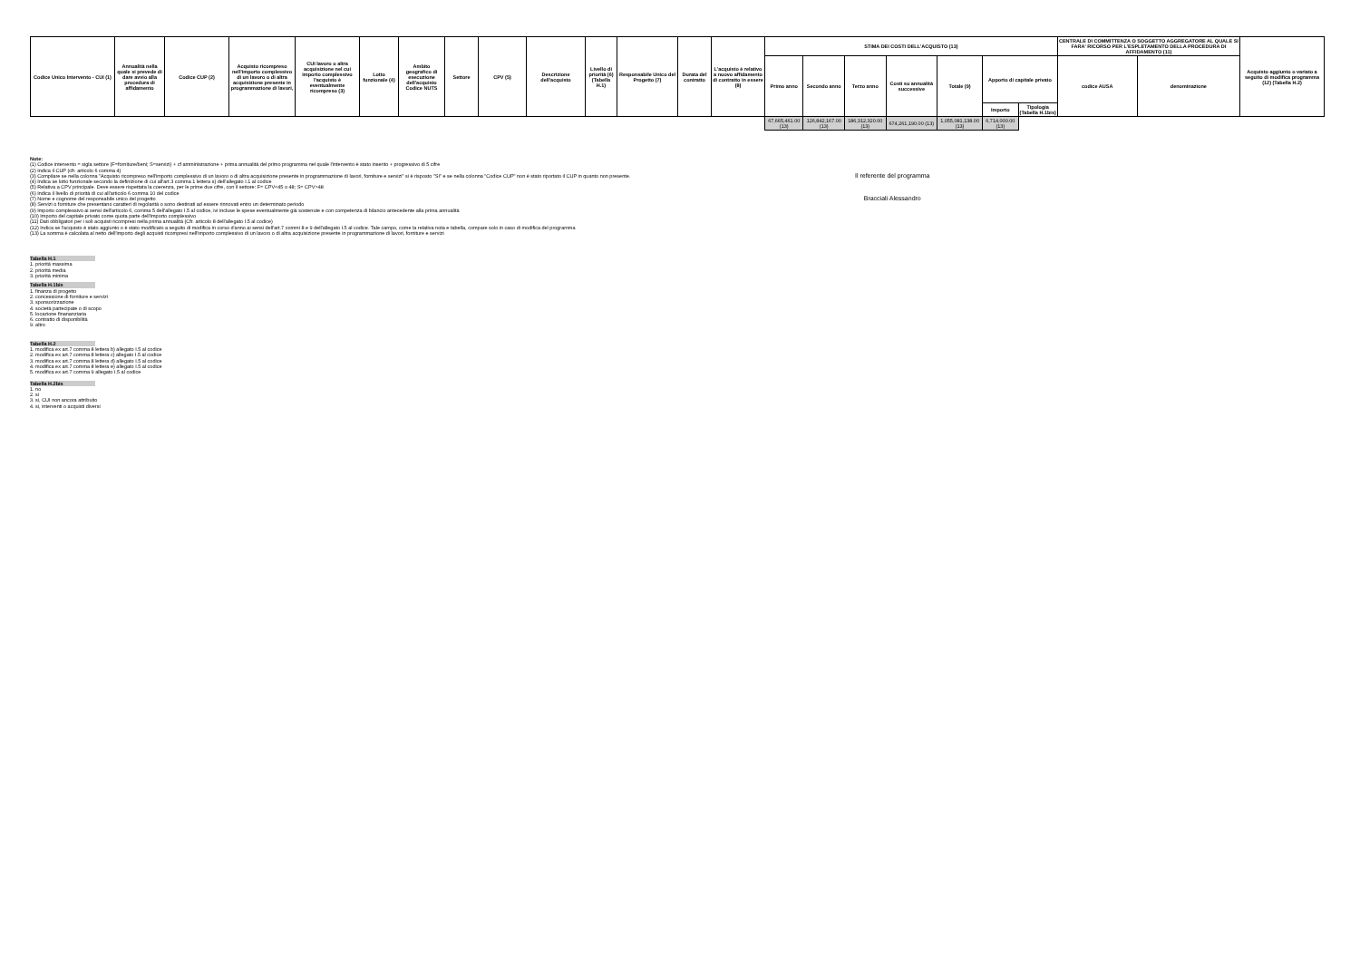| Codice Unico Intervento - CUI (1) | Annualità nella quale si prevede di dare avvio alla procedura di affidamento | Codice CUP (2) | Acquisto ricompreso nell'importo complessivo di un lavoro o di altra acquisizione presente in programmazione di lavori, | CUI lavoro o altra acquisizione nel cui importo complessivo l'acquisto è eventualmente ricompreso (3) | Lotto funzionale (4) | Ambito geografico di esecuzione dell'acquisto Codice NUTS | Settore | CPV (5) | Descrizione dell'acquisto | Livello di priorità (6) (Tabella H.1) | Responsabile Unico del Progetto (7) | Durata del contratto | L'acquisto è relativo a nuovo affidamento di contratto in essere (8) | STIMA DEI COSTI DELL'ACQUISTO (13) | | | | | | | CENTRALE DI COMMITTENZA O SOGGETTO AGGREGATORE AL QUALE SI FARA' RICORSO PER L'ESPLETAMENTO DELLA PROCEDURA DI AFFIDAMENTO (11) | | Acquisto aggiunto o variato a seguito di modifica programma (12) (Tabella H.2) |
| --- | --- | --- | --- | --- | --- | --- | --- | --- | --- | --- | --- | --- | --- | --- | --- | --- | --- | --- | --- | --- | --- | --- | --- |
| | | | | | | | | | | | | | | Primo anno | Secondo anno | Terzo anno | Costi su annualità successive | Totale (9) | Apporto di capitale privato | | codice AUSA | denominazione | |
| | | | | | | | | | | | | | | | | | | | Importo | Tipologia (Tabella H.1bis) | | | |
| | | | | | | | | | | | | | | 67,665,461.00 (13) | 126,842,167.00 (13) | 186,312,320.00 (13) | 674,261,190.00 (13) | 1,055,081,138.00 (13) | 6,714,000.00 (13) | | | | |
Note:
(1) Codice intervento = sigla settore (F=forniture/beni; S=servizi) + cf amministrazione + prima annualità del primo programma nel quale l'intervento è stato inserito + progressivo di 5 cifre
(2) Indica il CUP (cfr. articolo 6 comma 4)
(3) Compilare se nella colonna "Acquisto ricompreso nell'importo complessivo di un lavoro o di altra acquisizione presente in programmazione di lavori, forniture e servizi" si è risposto "SI" e se nella colonna "Codice CUP" non è stato riportato il CUP in quanto non presente.
(4) Indica se lotto funzionale secondo la definizione di cui all'art.3 comma 1 lettera s) dell'allegato I.1 al codice
(5) Relativa a CPV principale. Deve essere rispettata la coerenza, per le prime due cifre, con il settore: F= CPV<45 o 48; S= CPV>48
(6) Indica il livello di priorità di cui all'articolo 6 comma 10 del codice
(7) Nome e cognome del responsabile unico del progetto
(8) Servizi o forniture che presentano caratteri di regolarità o sono destinati ad essere rinnovati entro un determinato periodo
(9) Importo complessivo ai sensi dell'articolo 6, comma 5 dell'allegato I.5 al codice, ivi incluse le spese eventualmente già sostenute e con competenza di bilancio antecedente alla prima annualità
(10) Importo del capitale privato come quota parte dell'importo complessivo
(11) Dati obbligatori per i soli acquisti ricompresi nella prima annualità (Cfr. articolo 8 dell'allegato I.5 al codice)
(12) Indica se l'acquisto è stato aggiunto o è stato modificato a seguito di modifica in corso d'anno ai sensi dell'art.7 commi 8 e 9 dell'allegato I.5 al codice. Tale campo, come la relativa nota e tabella, compare solo in caso di modifica del programma
(13) La somma è calcolata al netto dell'importo degli acquisti ricompresi nell'importo complessivo di un lavoro o di altra acquisizione presente in programmazione di lavori, forniture e servizi
Tabella H.1
1. priorità massima
2. priorità media
3. priorità minima
Tabella H.1bis
1. finanza di progetto
2. concessione di forniture e servizi
3. sponsorizzazione
4. società partecipate o di scopo
5. locazione finananziaria
6. contratto di disponibilità
9. altro
Tabella H.2
1. modifica ex art.7 comma 8 lettera b) allegato I.5 al codice
2. modifica ex art.7 comma 8 lettera c) allegato I.5 al codice
3. modifica ex art.7 comma 8 lettera d) allegato I.5 al codice
4. modifica ex art.7 comma 8 lettera e) allegato I.5 al codice
5. modifica ex art.7 comma 9 allegato I.5 al codice
Tabella H.2bis
1. no
2. si
3. si, CUI non ancora attribuito
4. si, interventi o acquisti diversi
Il referente del programma
Bracciali Alessandro